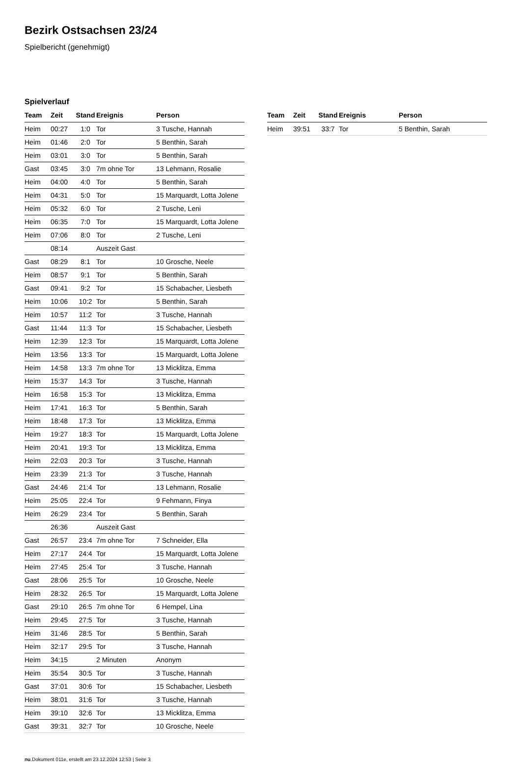Bezirk Ostsachsen 23/24
Spielbericht (genehmigt)
Spielverlauf
| Team | Zeit | Stand | Ereignis | Person |
| --- | --- | --- | --- | --- |
| Heim | 00:27 | 1:0 | Tor | 3 Tusche, Hannah |
| Heim | 01:46 | 2:0 | Tor | 5 Benthin, Sarah |
| Heim | 03:01 | 3:0 | Tor | 5 Benthin, Sarah |
| Gast | 03:45 | 3:0 | 7m ohne Tor | 13 Lehmann, Rosalie |
| Heim | 04:00 | 4:0 | Tor | 5 Benthin, Sarah |
| Heim | 04:31 | 5:0 | Tor | 15 Marquardt, Lotta Jolene |
| Heim | 05:32 | 6:0 | Tor | 2 Tusche, Leni |
| Heim | 06:35 | 7:0 | Tor | 15 Marquardt, Lotta Jolene |
| Heim | 07:06 | 8:0 | Tor | 2 Tusche, Leni |
| | 08:14 | | Auszeit Gast | |
| Gast | 08:29 | 8:1 | Tor | 10 Grosche, Neele |
| Heim | 08:57 | 9:1 | Tor | 5 Benthin, Sarah |
| Gast | 09:41 | 9:2 | Tor | 15 Schabacher, Liesbeth |
| Heim | 10:06 | 10:2 | Tor | 5 Benthin, Sarah |
| Heim | 10:57 | 11:2 | Tor | 3 Tusche, Hannah |
| Gast | 11:44 | 11:3 | Tor | 15 Schabacher, Liesbeth |
| Heim | 12:39 | 12:3 | Tor | 15 Marquardt, Lotta Jolene |
| Heim | 13:56 | 13:3 | Tor | 15 Marquardt, Lotta Jolene |
| Heim | 14:58 | 13:3 | 7m ohne Tor | 13 Micklitza, Emma |
| Heim | 15:37 | 14:3 | Tor | 3 Tusche, Hannah |
| Heim | 16:58 | 15:3 | Tor | 13 Micklitza, Emma |
| Heim | 17:41 | 16:3 | Tor | 5 Benthin, Sarah |
| Heim | 18:48 | 17:3 | Tor | 13 Micklitza, Emma |
| Heim | 19:27 | 18:3 | Tor | 15 Marquardt, Lotta Jolene |
| Heim | 20:41 | 19:3 | Tor | 13 Micklitza, Emma |
| Heim | 22:03 | 20:3 | Tor | 3 Tusche, Hannah |
| Heim | 23:39 | 21:3 | Tor | 3 Tusche, Hannah |
| Gast | 24:46 | 21:4 | Tor | 13 Lehmann, Rosalie |
| Heim | 25:05 | 22:4 | Tor | 9 Fehmann, Finya |
| Heim | 26:29 | 23:4 | Tor | 5 Benthin, Sarah |
| | 26:36 | | Auszeit Gast | |
| Gast | 26:57 | 23:4 | 7m ohne Tor | 7 Schneider, Ella |
| Heim | 27:17 | 24:4 | Tor | 15 Marquardt, Lotta Jolene |
| Heim | 27:45 | 25:4 | Tor | 3 Tusche, Hannah |
| Gast | 28:06 | 25:5 | Tor | 10 Grosche, Neele |
| Heim | 28:32 | 26:5 | Tor | 15 Marquardt, Lotta Jolene |
| Gast | 29:10 | 26:5 | 7m ohne Tor | 6 Hempel, Lina |
| Heim | 29:45 | 27:5 | Tor | 3 Tusche, Hannah |
| Heim | 31:46 | 28:5 | Tor | 5 Benthin, Sarah |
| Heim | 32:17 | 29:5 | Tor | 3 Tusche, Hannah |
| Heim | 34:15 | | 2 Minuten | Anonym |
| Heim | 35:54 | 30:5 | Tor | 3 Tusche, Hannah |
| Gast | 37:01 | 30:6 | Tor | 15 Schabacher, Liesbeth |
| Heim | 38:01 | 31:6 | Tor | 3 Tusche, Hannah |
| Heim | 39:10 | 32:6 | Tor | 13 Micklitza, Emma |
| Gast | 39:31 | 32:7 | Tor | 10 Grosche, Neele |
| Team | Zeit | Stand | Ereignis | Person |
| --- | --- | --- | --- | --- |
| Heim | 39:51 | 33:7 | Tor | 5 Benthin, Sarah |
nu.Dokument 011e, erstellt am 23.12.2024 12:53 | Seite 3